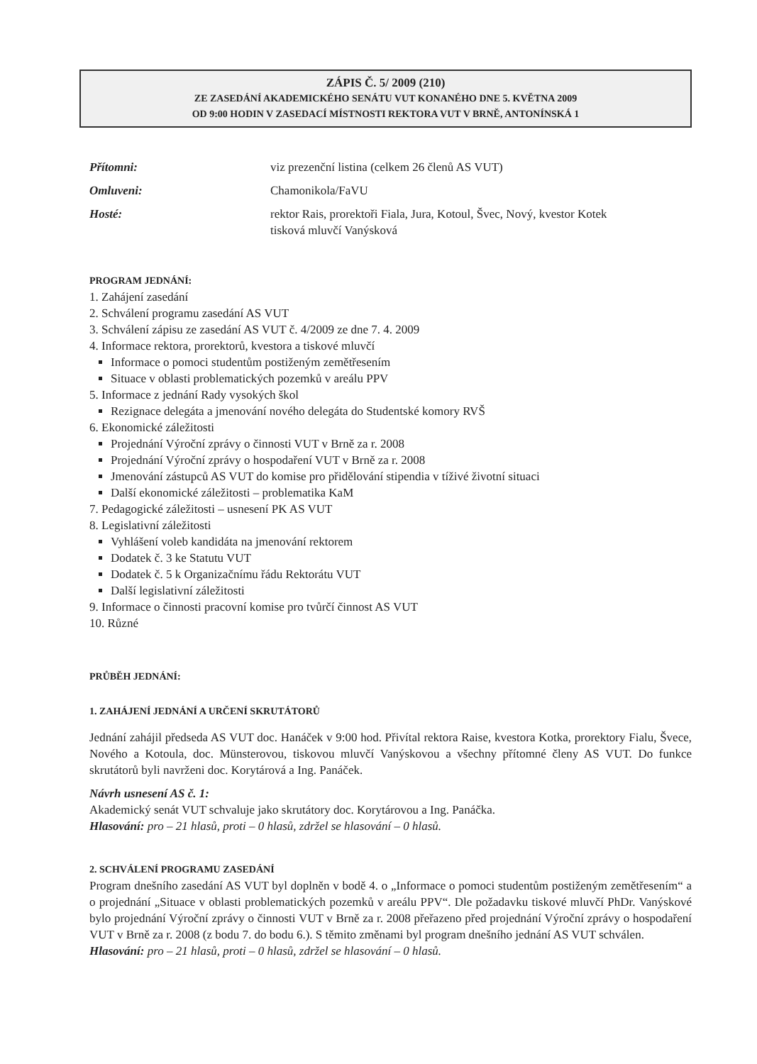ZÁPIS Č. 5/ 2009 (210)
ZE ZASEDÁNÍ AKADEMICKÉHO SENÁTU VUT KONANÉHO DNE 5. KVĚTNA 2009
OD 9:00 HODIN V ZASEDACÍ MÍSTNOSTI REKTORA VUT V BRNĚ, ANTONÍNSKÁ 1
Přítomni:
viz prezenční listina (celkem 26 členů AS VUT)
Omluveni:
Chamonikola/FaVU
Hosté:
rektor Rais, prorektoři Fiala, Jura, Kotoul, Švec, Nový, kvestor Kotek
tisková mluvčí Vanýsková
PROGRAM JEDNÁNÍ:
1. Zahájení zasedání
2. Schválení programu zasedání AS VUT
3. Schválení zápisu ze zasedání AS VUT č. 4/2009 ze dne 7. 4. 2009
4. Informace rektora, prorektorů, kvestora a tiskové mluvčí
Informace o pomoci studentům postiženým zemětřesením
Situace v oblasti problematických pozemků v areálu PPV
5. Informace z jednání Rady vysokých škol
Rezignace delegáta a jmenování nového delegáta do Studentské komory RVŠ
6. Ekonomické záležitosti
Projednání Výroční zprávy o činnosti VUT v Brně za r. 2008
Projednání Výroční zprávy o hospodaření VUT v Brně za r. 2008
Jmenování zástupců AS VUT do komise pro přidělování stipendia v tíživé životní situaci
Další ekonomické záležitosti – problematika KaM
7. Pedagogické záležitosti – usnesení PK AS VUT
8. Legislativní záležitosti
Vyhlášení voleb kandidáta na jmenování rektorem
Dodatek č. 3 ke Statutu VUT
Dodatek č. 5 k Organizačnímu řádu Rektorátu VUT
Další legislativní záležitosti
9. Informace o činnosti pracovní komise pro tvůrčí činnost AS VUT
10. Různé
PRŮBĚH JEDNÁNÍ:
1. ZAHÁJENÍ JEDNÁNÍ A URČENÍ SKRUTÁTORŮ
Jednání zahájil předseda AS VUT doc. Hanáček v 9:00 hod. Přivítal rektora Raise, kvestora Kotka, prorektory Fialu, Švece, Nového a Kotoula, doc. Münsterovou, tiskovou mluvčí Vanýskovou a všechny přítomné členy AS VUT. Do funkce skrutátorů byli navrženi doc. Korytárová a Ing. Panáček.
Návrh usnesení AS č. 1:
Akademický senát VUT schvaluje jako skrutátory doc. Korytárovou a Ing. Panáčka.
Hlasování: pro – 21 hlasů, proti – 0 hlasů, zdržel se hlasování – 0 hlasů.
2. SCHVÁLENÍ PROGRAMU ZASEDÁNÍ
Program dnešního zasedání AS VUT byl doplněn v bodě 4. o „Informace o pomoci studentům postiženým zemětřesením“ a o projednání „Situace v oblasti problematických pozemků v areálu PPV“. Dle požadavku tiskové mluvčí PhDr. Vanýskové bylo projednání Výroční zprávy o činnosti VUT v Brně za r. 2008 přeřazeno před projednání Výroční zprávy o hospodaření VUT v Brně za r. 2008 (z bodu 7. do bodu 6.). S těmito změnami byl program dnešního jednání AS VUT schválen.
Hlasování: pro – 21 hlasů, proti – 0 hlasů, zdržel se hlasování – 0 hlasů.